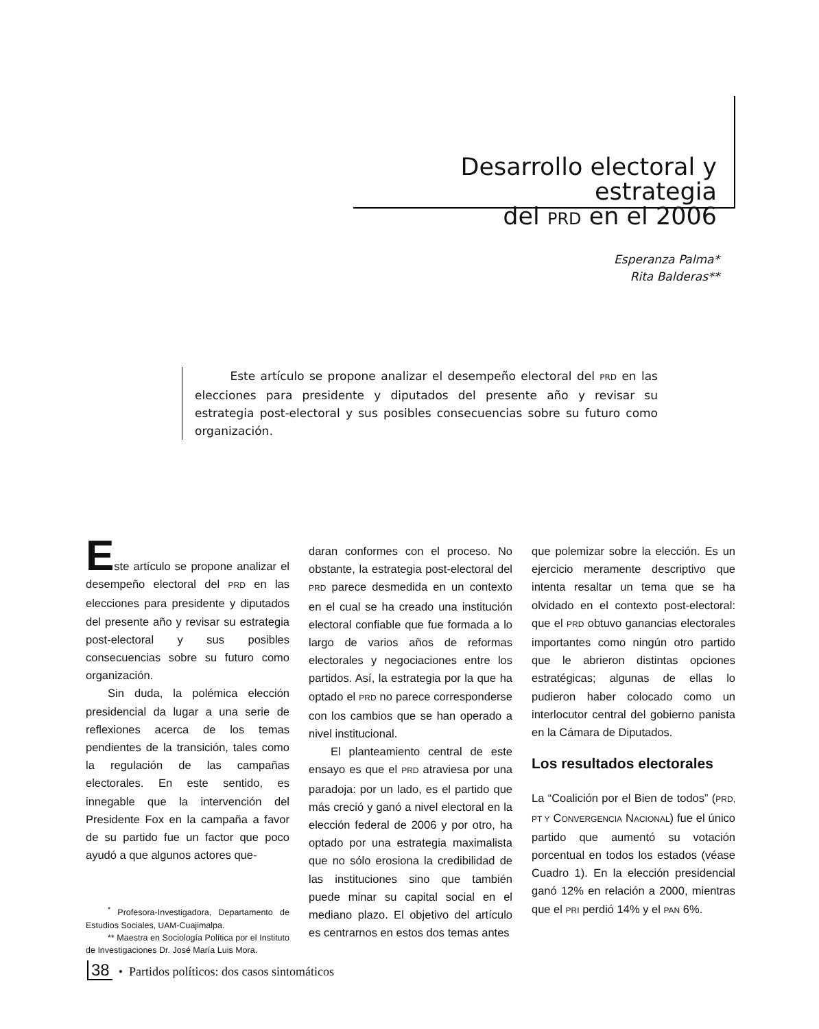Desarrollo electoral y estrategia
del PRD en el 2006
Esperanza Palma*
Rita Balderas**
Este artículo se propone analizar el desempeño electoral del PRD en las elecciones para presidente y diputados del presente año y revisar su estrategia post-electoral y sus posibles consecuencias sobre su futuro como organización.
Este artículo se propone analizar el desempeño electoral del PRD en las elecciones para presidente y diputados del presente año y revisar su estrategia post-electoral y sus posibles consecuencias sobre su futuro como organización.
Sin duda, la polémica elección presidencial da lugar a una serie de reflexiones acerca de los temas pendientes de la transición, tales como la regulación de las campañas electorales. En este sentido, es innegable que la intervención del Presidente Fox en la campaña a favor de su partido fue un factor que poco ayudó a que algunos actores que-
<sup>*</sup> Profesora-Investigadora, Departamento de Estudios Sociales, UAM-Cuajimalpa.
** Maestra en Sociología Política por el Instituto de Investigaciones Dr. José María Luis Mora.
daran conformes con el proceso. No obstante, la estrategia post-electoral del PRD parece desmedida en un contexto en el cual se ha creado una institución electoral confiable que fue formada a lo largo de varios años de reformas electorales y negociaciones entre los partidos. Así, la estrategia por la que ha optado el PRD no parece corresponderse con los cambios que se han operado a nivel institucional.
El planteamiento central de este ensayo es que el PRD atraviesa por una paradoja: por un lado, es el partido que más creció y ganó a nivel electoral en la elección federal de 2006 y por otro, ha optado por una estrategia maximalista que no sólo erosiona la credibilidad de las instituciones sino que también puede minar su capital social en el mediano plazo. El objetivo del artículo es centrarnos en estos dos temas antes
que polemizar sobre la elección. Es un ejercicio meramente descriptivo que intenta resaltar un tema que se ha olvidado en el contexto post-electoral: que el PRD obtuvo ganancias electorales importantes como ningún otro partido que le abrieron distintas opciones estratégicas; algunas de ellas lo pudieron haber colocado como un interlocutor central del gobierno panista en la Cámara de Diputados.
Los resultados electorales
La “Coalición por el Bien de todos” (PRD, PT Y CONVERGENCIA NACIONAL) fue el único partido que aumentó su votación porcentual en todos los estados (véase Cuadro 1). En la elección presidencial ganó 12% en relación a 2000, mientras que el PRI perdió 14% y el PAN 6%.
38 • Partidos políticos: dos casos sintomáticos